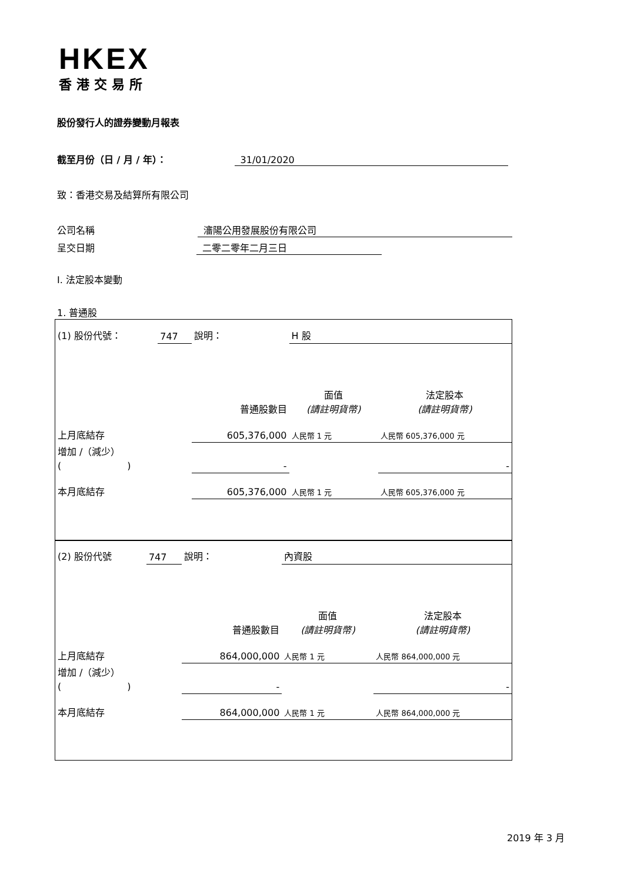HKEX
香港交易所
股份發行人的證券變動月報表
截至月份（日 / 月 / 年）： 31/01/2020
致：香港交易及結算所有限公司
公司名稱 瀋陽公用發展股份有限公司
呈交日期 二零二零年二月三日
I. 法定股本變動
1. 普通股
| (1) 股份代號： | 747 | 說明： | H 股 | |
| 普通股數目 | | | 面值 (請註明貨幣) | 法定股本 (請註明貨幣) |
| 上月底結存 | | 605,376,000 | 人民幣 1 元 | 人民幣 605,376,000 元 |
| 增加 /（減少） ( ) | | - | | - |
| 本月底結存 | | 605,376,000 | 人民幣 1 元 | 人民幣 605,376,000 元 |
| (2) 股份代號 | 747 | 說明： | 內資股 | |
| 普通股數目 | | | 面值 (請註明貨幣) | 法定股本 (請註明貨幣) |
| 上月底結存 | | 864,000,000 | 人民幣 1 元 | 人民幣 864,000,000 元 |
| 增加 /（減少） ( ) | | - | | - |
| 本月底結存 | | 864,000,000 | 人民幣 1 元 | 人民幣 864,000,000 元 |
2019 年 3 月